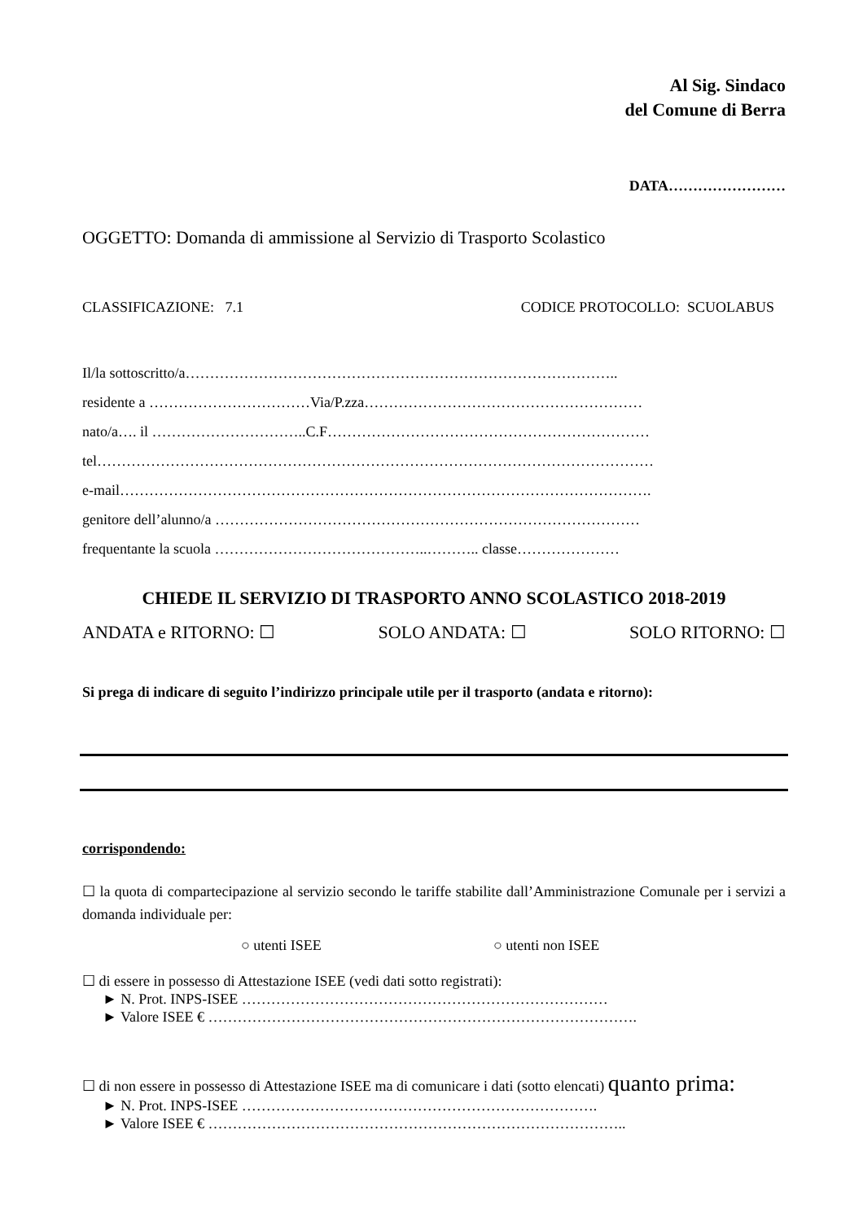Al Sig. Sindaco
del Comune di Berra
DATA……………………
OGGETTO: Domanda di ammissione al Servizio di Trasporto Scolastico
CLASSIFICAZIONE: 7.1 CODICE PROTOCOLLO: SCUOLABUS
Il/la sottoscritto/a……………………………………………………………………………..
residente a ……………………………Via/P.zza…………………………………………………
nato/a…. il …………………………..C.F…………………………………………………………
tel……………………………………………………………………………………………………
e-mail……………………………………………………………………………………………….
genitore dell’alunno/a ……………………………………………………………………………
frequentante la scuola ……………………………………..……….. classe…………………
CHIEDE IL SERVIZIO DI TRASPORTO ANNO SCOLASTICO 2018-2019
ANDATA e RITORNO: ☐ SOLO ANDATA: ☐ SOLO RITORNO: ☐
Si prega di indicare di seguito l’indirizzo principale utile per il trasporto (andata e ritorno):
corrispondendo:
☐ la quota di compartecipazione al servizio secondo le tariffe stabilite dall’Amministrazione Comunale per i servizi a domanda individuale per:
○ utenti ISEE ○ utenti non ISEE
☐ di essere in possesso di Attestazione ISEE (vedi dati sotto registrati):
► N. Prot. INPS-ISEE …………………………………………………………………
► Valore ISEE € …………………………………………………………………………….
☐ di non essere in possesso di Attestazione ISEE ma di comunicare i dati (sotto elencati) quanto prima:
► N. Prot. INPS-ISEE ……………………………………………………………….
► Valore ISEE € …………………………………………………………………………..